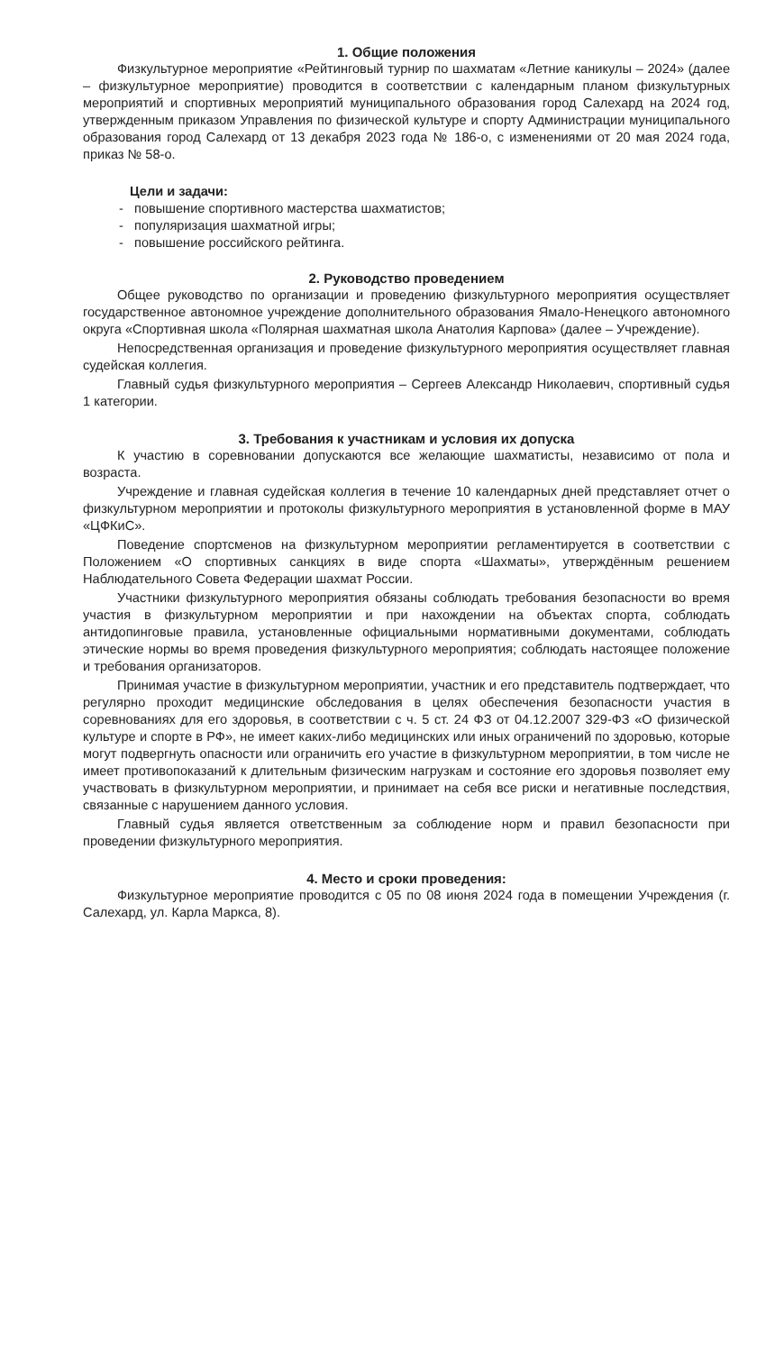1. Общие положения
Физкультурное мероприятие «Рейтинговый турнир по шахматам «Летние каникулы – 2024» (далее – физкультурное мероприятие) проводится в соответствии с календарным планом физкультурных мероприятий и спортивных мероприятий муниципального образования город Салехард на 2024 год, утвержденным приказом Управления по физической культуре и спорту Администрации муниципального образования город Салехард от 13 декабря 2023 года № 186-о, с изменениями от 20 мая 2024 года, приказ № 58-о.
Цели и задачи:
- повышение спортивного мастерства шахматистов;
- популяризация шахматной игры;
- повышение российского рейтинга.
2. Руководство проведением
Общее руководство по организации и проведению физкультурного мероприятия осуществляет государственное автономное учреждение дополнительного образования Ямало-Ненецкого автономного округа «Спортивная школа «Полярная шахматная школа Анатолия Карпова» (далее – Учреждение).
Непосредственная организация и проведение физкультурного мероприятия осуществляет главная судейская коллегия.
Главный судья физкультурного мероприятия – Сергеев Александр Николаевич, спортивный судья 1 категории.
3. Требования к участникам и условия их допуска
К участию в соревновании допускаются все желающие шахматисты, независимо от пола и возраста.
Учреждение и главная судейская коллегия в течение 10 календарных дней представляет отчет о физкультурном мероприятии и протоколы физкультурного мероприятия в установленной форме в МАУ «ЦФКиС».
Поведение спортсменов на физкультурном мероприятии регламентируется в соответствии с Положением «О спортивных санкциях в виде спорта «Шахматы», утверждённым решением Наблюдательного Совета Федерации шахмат России.
Участники физкультурного мероприятия обязаны соблюдать требования безопасности во время участия в физкультурном мероприятии и при нахождении на объектах спорта, соблюдать антидопинговые правила, установленные официальными нормативными документами, соблюдать этические нормы во время проведения физкультурного мероприятия; соблюдать настоящее положение и требования организаторов.
Принимая участие в физкультурном мероприятии, участник и его представитель подтверждает, что регулярно проходит медицинские обследования в целях обеспечения безопасности участия в соревнованиях для его здоровья, в соответствии с ч. 5 ст. 24 ФЗ от 04.12.2007 329-ФЗ «О физической культуре и спорте в РФ», не имеет каких-либо медицинских или иных ограничений по здоровью, которые могут подвергнуть опасности или ограничить его участие в физкультурном мероприятии, в том числе не имеет противопоказаний к длительным физическим нагрузкам и состояние его здоровья позволяет ему участвовать в физкультурном мероприятии, и принимает на себя все риски и негативные последствия, связанные с нарушением данного условия.
Главный судья является ответственным за соблюдение норм и правил безопасности при проведении физкультурного мероприятия.
4. Место и сроки проведения:
Физкультурное мероприятие проводится с 05 по 08 июня 2024 года в помещении Учреждения (г. Салехард, ул. Карла Маркса, 8).